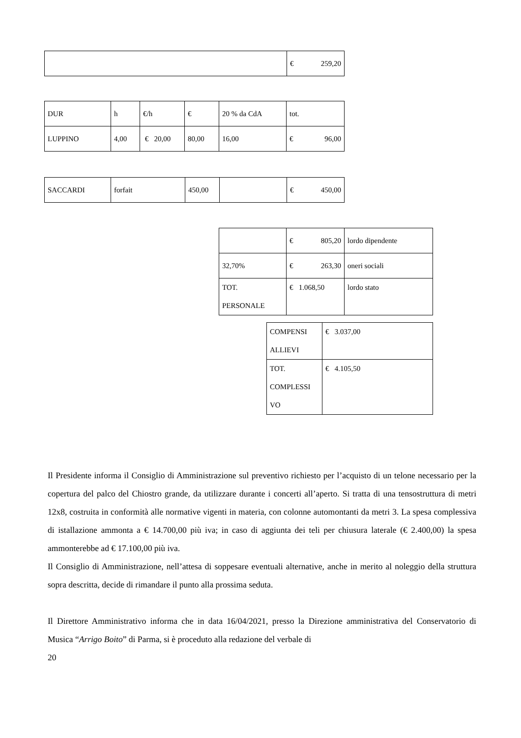| | € 259,20 |
| DUR | h | €/h | € | 20 % da CdA | tot. |
| LUPPINO | 4,00 | € 20,00 | 80,00 | 16,00 | € 96,00 |
| SACCARDI | forfait | 450,00 | | € 450,00 |
| | € 805,20 | lordo dipendente |
| 32,70% | € 263,30 | oneri sociali |
| TOT. PERSONALE | € 1.068,50 | lordo stato |
| COMPENSI ALLIEVI | € 3.037,00 |
| TOT. COMPLESSI VO | € 4.105,50 |
Il Presidente informa il Consiglio di Amministrazione sul preventivo richiesto per l’acquisto di un telone necessario per la copertura del palco del Chiostro grande, da utilizzare durante i concerti all’aperto. Si tratta di una tensostruttura di metri 12x8, costruita in conformità alle normative vigenti in materia, con colonne automontanti da metri 3. La spesa complessiva di istallazione ammonta a € 14.700,00 più iva; in caso di aggiunta dei teli per chiusura laterale (€ 2.400,00) la spesa ammonterebbe ad € 17.100,00 più iva.
Il Consiglio di Amministrazione, nell’attesa di soppesare eventuali alternative, anche in merito al noleggio della struttura sopra descritta, decide di rimandare il punto alla prossima seduta.
Il Direttore Amministrativo informa che in data 16/04/2021, presso la Direzione amministrativa del Conservatorio di Musica “Arrigo Boito” di Parma, si è proceduto alla redazione del verbale di
20